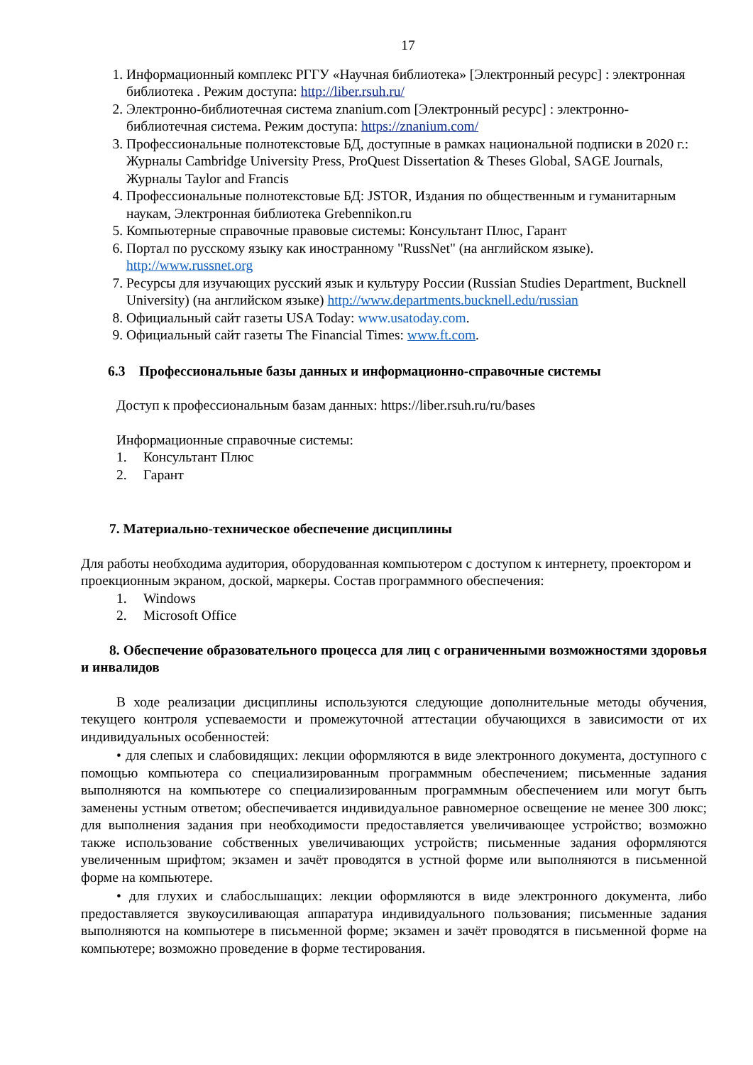17
1. Информационный комплекс РГГУ «Научная библиотека» [Электронный ресурс] : электронная библиотека . Режим доступа: http://liber.rsuh.ru/
2. Электронно-библиотечная система znanium.com [Электронный ресурс] : электронно-библиотечная система. Режим доступа: https://znanium.com/
3. Профессиональные полнотекстовые БД, доступные в рамках национальной подписки в 2020 г.: Журналы Cambridge University Press, ProQuest Dissertation & Theses Global, SAGE Journals, Журналы Taylor and Francis
4. Профессиональные полнотекстовые БД: JSTOR, Издания по общественным и гуманитарным наукам, Электронная библиотека Grebennikon.ru
5. Компьютерные справочные правовые системы: Консультант Плюс, Гарант
6. Портал по русскому языку как иностранному "RussNet" (на английском языке). http://www.russnet.org
7. Ресурсы для изучающих русский язык и культуру России (Russian Studies Department, Bucknell University) (на английском языке) http://www.departments.bucknell.edu/russian
8. Официальный сайт газеты USA Today: www.usatoday.com.
9. Официальный сайт газеты The Financial Times: www.ft.com.
6.3 Профессиональные базы данных и информационно-справочные системы
Доступ к профессиональным базам данных: https://liber.rsuh.ru/ru/bases
Информационные справочные системы:
1. Консультант Плюс
2. Гарант
7. Материально-техническое обеспечение дисциплины
Для работы необходима аудитория, оборудованная компьютером с доступом к интернету, проектором и проекционным экраном, доской, маркеры. Состав программного обеспечения:
1. Windows
2. Microsoft Office
8. Обеспечение образовательного процесса для лиц с ограниченными возможностями здоровья и инвалидов
В ходе реализации дисциплины используются следующие дополнительные методы обучения, текущего контроля успеваемости и промежуточной аттестации обучающихся в зависимости от их индивидуальных особенностей:
• для слепых и слабовидящих: лекции оформляются в виде электронного документа, доступного с помощью компьютера со специализированным программным обеспечением; письменные задания выполняются на компьютере со специализированным программным обеспечением или могут быть заменены устным ответом; обеспечивается индивидуальное равномерное освещение не менее 300 люкс; для выполнения задания при необходимости предоставляется увеличивающее устройство; возможно также использование собственных увеличивающих устройств; письменные задания оформляются увеличенным шрифтом; экзамен и зачёт проводятся в устной форме или выполняются в письменной форме на компьютере.
• для глухих и слабослышащих: лекции оформляются в виде электронного документа, либо предоставляется звукоусиливающая аппаратура индивидуального пользования; письменные задания выполняются на компьютере в письменной форме; экзамен и зачёт проводятся в письменной форме на компьютере; возможно проведение в форме тестирования.